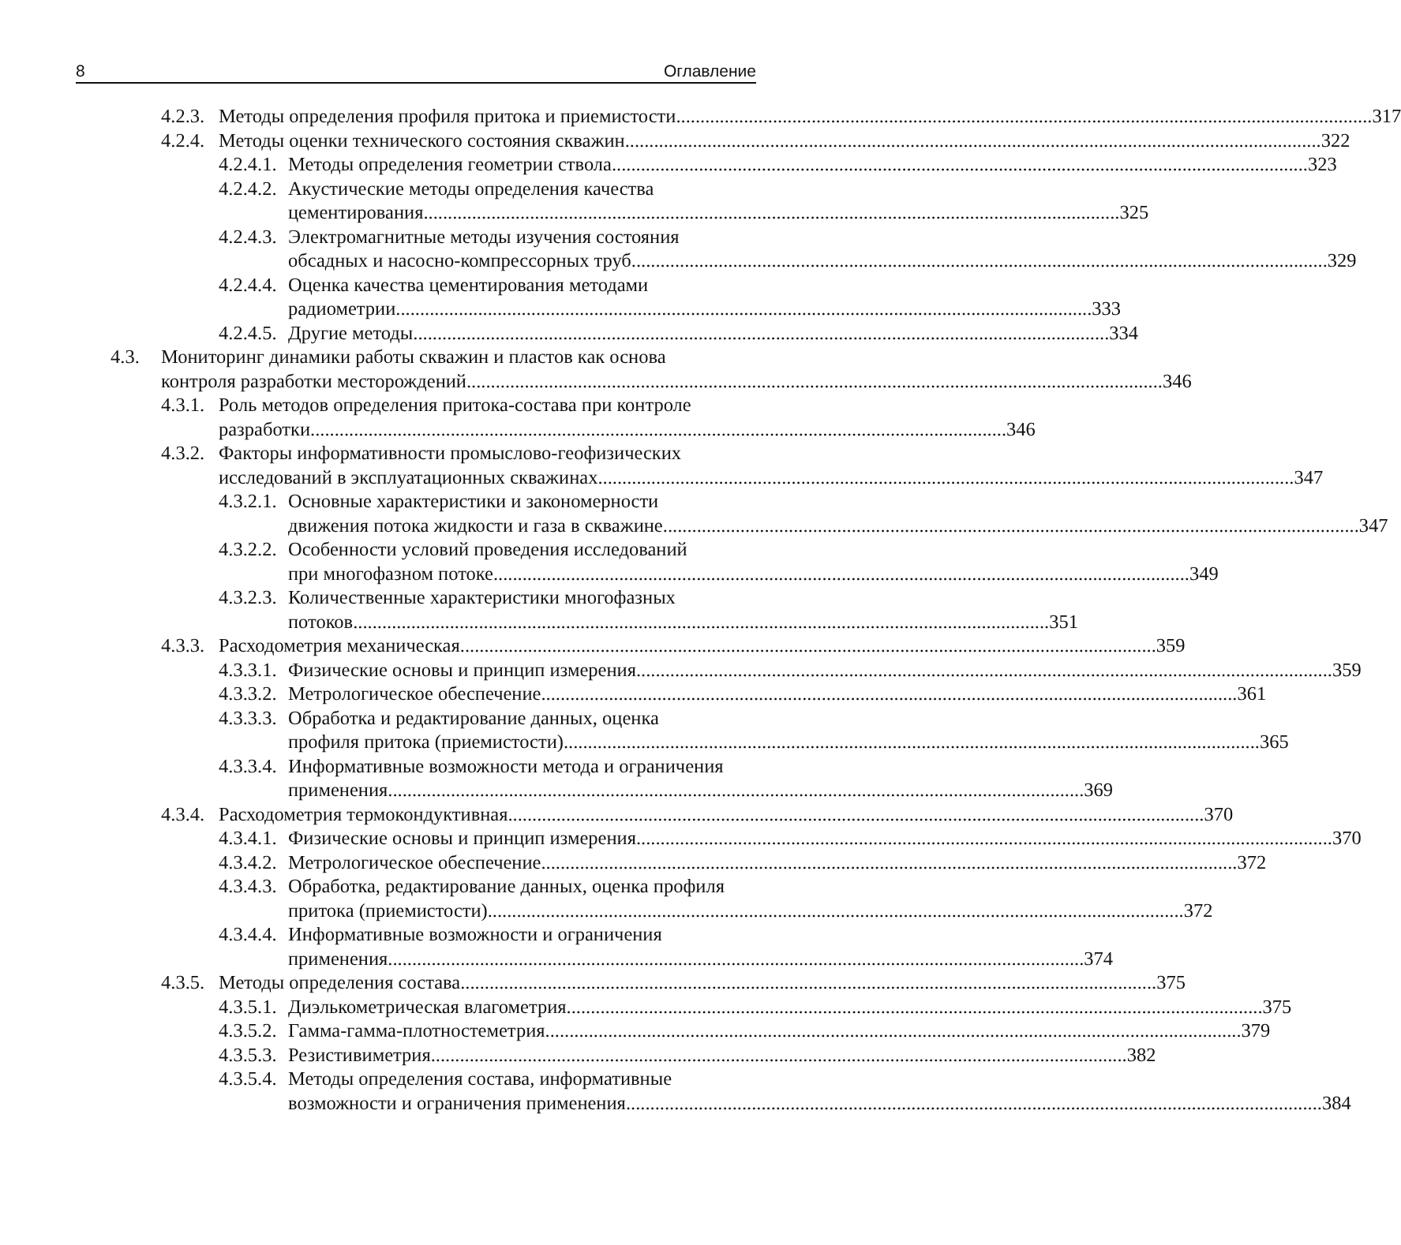8 Оглавление
4.2.3.
Методы определения профиля притока и приемистости 317
4.2.4.
Методы оценки технического состояния скважин 322
4.2.4.1.
Методы определения геометрии ствола 323
4.2.4.2.
Акустические методы определения качества
цементирования 325
4.2.4.3.
Электромагнитные методы изучения состояния
обсадных и насосно-компрессорных труб 329
4.2.4.4.
Оценка качества цементирования методами
радиометрии 333
4.2.4.5.
Другие методы 334
4.3. Мониторинг динамики работы скважин и пластов как основа
контроля разработки месторождений 346
4.3.1.
Роль методов определения притока-состава при контроле
разработки 346
4.3.2.
Факторы информативности промыслово-геофизических
исследований в эксплуатационных скважинах 347
4.3.2.1.
Основные характеристики и закономерности
движения потока жидкости и газа в скважине 347
4.3.2.2.
Особенности условий проведения исследований
при многофазном потоке 349
4.3.2.3.
Количественные характеристики многофазных
потоков 351
4.3.3.
Расходометрия механическая 359
4.3.3.1.
Физические основы и принцип измерения 359
4.3.3.2.
Метрологическое обеспечение 361
4.3.3.3.
Обработка и редактирование данных, оценка
профиля притока (приемистости) 365
4.3.3.4.
Информативные возможности метода и ограничения
применения 369
4.3.4.
Расходометрия термокондуктивная 370
4.3.4.1.
Физические основы и принцип измерения 370
4.3.4.2.
Метрологическое обеспечение 372
4.3.4.3.
Обработка, редактирование данных, оценка профиля
притока (приемистости) 372
4.3.4.4.
Информативные возможности и ограничения
применения 374
4.3.5.
Методы определения состава 375
4.3.5.1.
Диэлькометрическая влагометрия 375
4.3.5.2.
Гамма-гамма-плотностеметрия 379
4.3.5.3.
Резистивиметрия 382
4.3.5.4.
Методы определения состава, информативные
возможности и ограничения применения 384